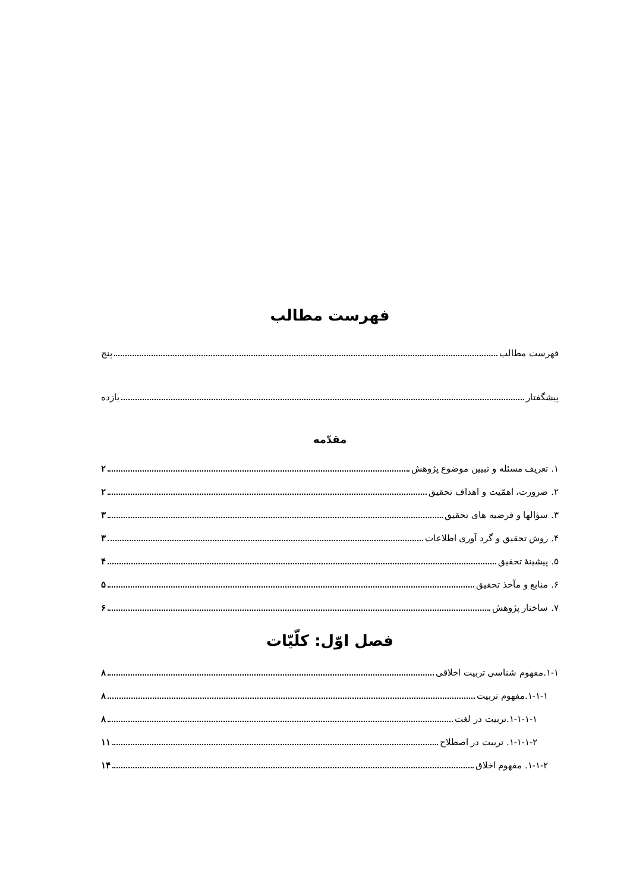فهرست مطالب
فهرست مطالب پنج
پیشگفتار یازده
مقدّمه
۱. تعریف مسئله و تبیین موضوع پژوهش ۲
۲. ضرورت، اهمّیت و اهداف تحقیق ۲
۳. سؤالها و فرضیه های تحقیق ۳
۴. روش تحقیق و گرد آوری اطلاعات ۳
۵. پیشینهٔ تحقیق ۴
۶. منابع و مآخذ تحقیق ۵
۷. ساختار پژوهش ۶
فصل اوّل: کلّیّات
۱-۱.مفهوم شناسی تربیت اخلاقی ۸
۱-۱-۱.مفهوم تربیت ۸
۱-۱-۱-۱.تربیت در لغت ۸
۱-۱-۱-۲. تربیت در اصطلاح ۱۱
۱-۱-۲. مفهوم اخلاق ۱۴